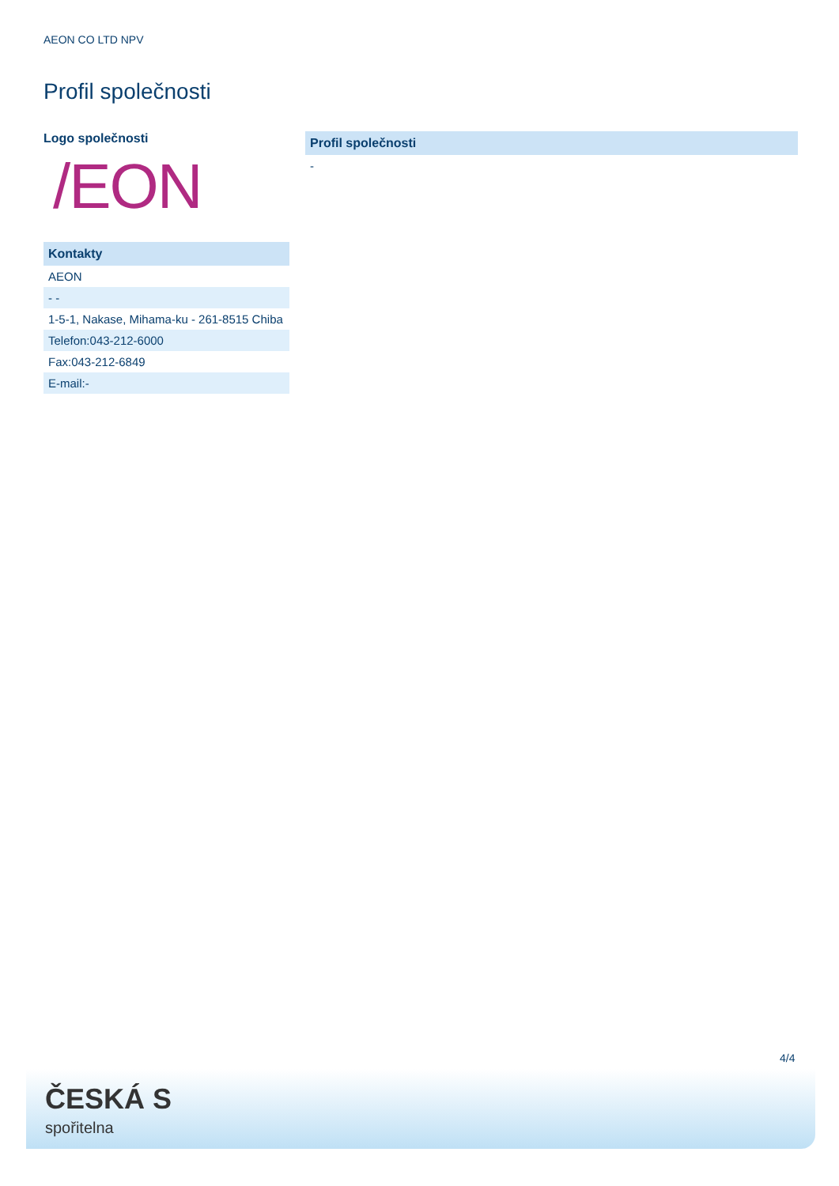AEON CO LTD NPV
Profil společnosti
Logo společnosti
/EON
| Kontakty |
| --- |
| AEON |
| - - |
| 1-5-1, Nakase, Mihama-ku - 261-8515 Chiba |
| Telefon:043-212-6000 |
| Fax:043-212-6849 |
| E-mail:- |
| Profil společnosti |
| --- |
| - |
4/4
ČESKÁ S
spořitelna